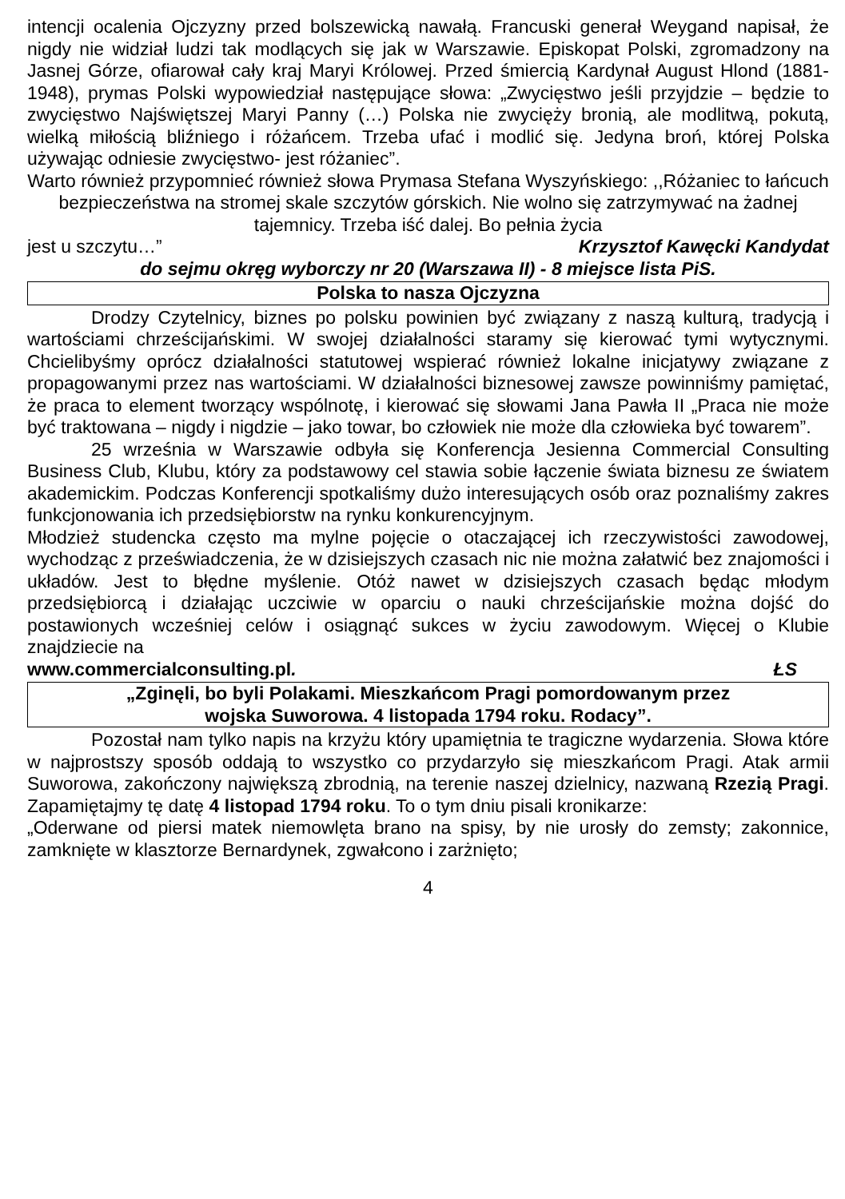intencji ocalenia Ojczyzny przed bolszewicką nawałą. Francuski generał Weygand napisał, że nigdy nie widział ludzi tak modlących się jak w Warszawie. Episkopat Polski, zgromadzony na Jasnej Górze, ofiarował cały kraj Maryi Królowej. Przed śmiercią Kardynał August Hlond (1881-1948), prymas Polski wypowiedział następujące słowa: „Zwycięstwo jeśli przyjdzie – będzie to zwycięstwo Najświętszej Maryi Panny (…) Polska nie zwycięży bronią, ale modlitwą, pokutą, wielką miłością bliźniego i różańcem. Trzeba ufać i modlić się. Jedyna broń, której Polska używając odniesie zwycięstwo- jest różaniec”.
Warto również przypomnieć również słowa Prymasa Stefana Wyszyńskiego: ,,Różaniec to łańcuch bezpieczeństwa na stromej skale szczytów górskich. Nie wolno się zatrzymywać na żadnej tajemnicy. Trzeba iść dalej. Bo pełnia życia
jest u szczytu…” Krzysztof Kawęcki Kandydat
do sejmu okręg wyborczy nr 20 (Warszawa II) - 8 miejsce lista PiS.
Polska to nasza Ojczyzna
Drodzy Czytelnicy, biznes po polsku powinien być związany z naszą kulturą, tradycją i wartościami chrześcijańskimi. W swojej działalności staramy się kierować tymi wytycznymi. Chcielibyśmy oprócz działalności statutowej wspierać również lokalne inicjatywy związane z propagowanymi przez nas wartościami. W działalności biznesowej zawsze powinniśmy pamiętać, że praca to element tworzący wspólnotę, i kierować się słowami Jana Pawła II „Praca nie może być traktowana – nigdy i nigdzie – jako towar, bo człowiek nie może dla człowieka być towarem”.
25 września w Warszawie odbyła się Konferencja Jesienna Commercial Consulting Business Club, Klubu, który za podstawowy cel stawia sobie łączenie świata biznesu ze światem akademickim. Podczas Konferencji spotkaliśmy dużo interesujących osób oraz poznaliśmy zakres funkcjonowania ich przedsiębiorstw na rynku konkurencyjnym.
Młodzież studencka często ma mylne pojęcie o otaczającej ich rzeczywistości zawodowej, wychodząc z przeświadczenia, że w dzisiejszych czasach nic nie można załatwić bez znajomości i układów. Jest to błędne myślenie. Otóż nawet w dzisiejszych czasach będąc młodym przedsiębiorcą i działając uczciwie w oparciu o nauki chrześcijańskie można dojść do postawionych wcześniej celów i osiągnąć sukces w życiu zawodowym. Więcej o Klubie znajdziecie na
www.commercialconsulting.pl. ŁS
„Zginęli, bo byli Polakami. Mieszkańcom Pragi pomordowanym przez
wojska Suworowa. 4 listopada 1794 roku. Rodacy”.
Pozostał nam tylko napis na krzyżu który upamiętnia te tragiczne wydarzenia. Słowa które w najprostszy sposób oddają to wszystko co przydarzyło się mieszkańcom Pragi. Atak armii Suworowa, zakończony największą zbrodnią, na terenie naszej dzielnicy, nazwaną Rzezią Pragi. Zapamiętajmy tę datę 4 listopad 1794 roku. To o tym dniu pisali kronikarze:
„Oderwane od piersi matek niemowlęta brano na spisy, by nie urosły do zemsty; zakonnice, zamknięte w klasztorze Bernardynek, zgwałcono i zarżnięto;
4